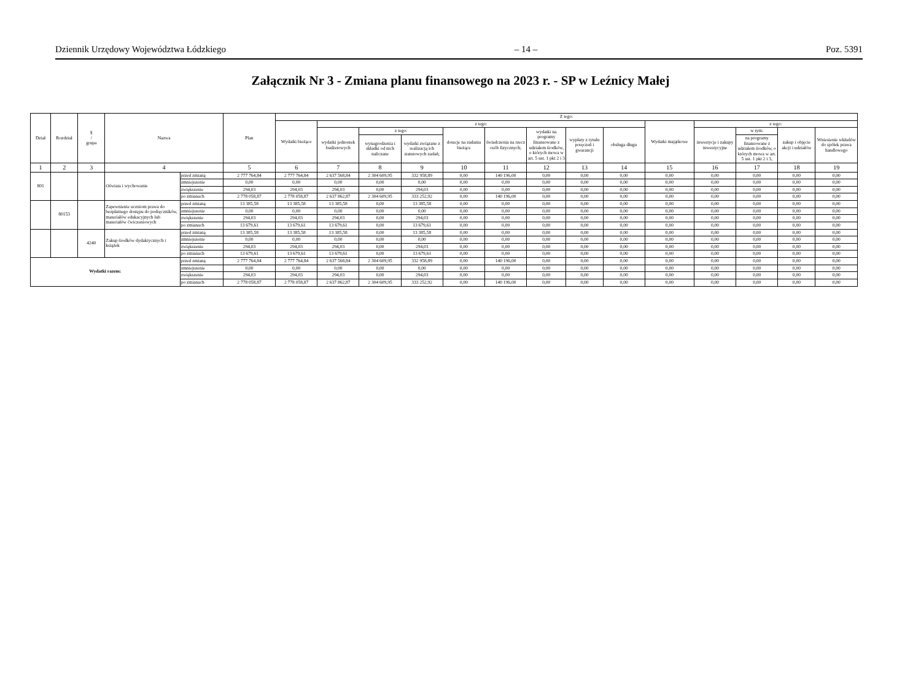Dziennik Urzędowy Województwa Łódzkiego – 14 – Poz. 5391
Załącznik Nr 3 - Zmiana planu finansowego na 2023 r. - SP w Leźnicy Małej
| Dział | Rozdział | § / grupa | Nazwa | | Plan | Z tego: | | | | | | | | | | | | | |
| --- | --- | --- | --- | --- | --- | --- | --- | --- | --- | --- | --- | --- | --- | --- | --- | --- | --- | --- | --- |
| | | | | | | Wydatki bieżące | z tego: | | | | | | | | Wydatki majątkowe | z tego: | | | |
| | | | | | | | wydatki jednostek budżetowych | z tego: | | dotacje na zadania bieżące | świadczenia na rzecz osób fizycznych; | wydatki na programy finansowane z udziałem środków, o których mowa w art. 5 ust. 1 pkt 2 i 3 | wypłaty z tytułu poręczeń i gwarancji | obsługa długu | | inwestycje i zakupy inwestycyjne | w tym: | zakup i objęcie akcji i udziałów | Wniesienie wkładów do spółek prawa handlowego |
| | | | | | | | | wynagrodzenia i składki od nich naliczane | wydatki związane z realizacją ich statutowych zadań; | | | | | | | | na programy finansowane z udziałem środków, o których mowa w art. 5 ust. 1 pkt 2 i 3, | | |
| 1 | 2 | 3 | 4 | | 5 | 6 | 7 | 8 | 9 | 10 | 11 | 12 | 13 | 14 | 15 | 16 | 17 | 18 | 19 |
| 801 | | | Oświata i wychowanie | przed zmianą | 2 777 764,84 | 2 777 764,84 | 2 637 568,84 | 2 304 609,95 | 332 958,89 | 0,00 | 140 196,00 | 0,00 | 0,00 | 0,00 | 0,00 | 0,00 | 0,00 | 0,00 | 0,00 |
| | | | | zmniejszenie | 0,00 | 0,00 | 0,00 | 0,00 | 0,00 | 0,00 | 0,00 | 0,00 | 0,00 | 0,00 | 0,00 | 0,00 | 0,00 | 0,00 | 0,00 |
| | | | | zwiększenie | 294,03 | 294,03 | 294,03 | 0,00 | 294,03 | 0,00 | 0,00 | 0,00 | 0,00 | 0,00 | 0,00 | 0,00 | 0,00 | 0,00 | 0,00 |
| | | | | po zmianach | 2 778 058,87 | 2 778 058,87 | 2 637 862,87 | 2 304 609,95 | 333 252,92 | 0,00 | 140 196,00 | 0,00 | 0,00 | 0,00 | 0,00 | 0,00 | 0,00 | 0,00 | 0,00 |
| | 80153 | | Zapewnienie uczniom prawa do bezpłatnego dostępu do podręczników, materiałów edukacyjnych lub materiałów ćwiczeniowych | przed zmianą | 13 385,58 | 13 385,58 | 13 385,58 | 0,00 | 13 385,58 | 0,00 | 0,00 | 0,00 | 0,00 | 0,00 | 0,00 | 0,00 | 0,00 | 0,00 | 0,00 |
| | | | | zmniejszenie | 0,00 | 0,00 | 0,00 | 0,00 | 0,00 | 0,00 | 0,00 | 0,00 | 0,00 | 0,00 | 0,00 | 0,00 | 0,00 | 0,00 | 0,00 |
| | | | | zwiększenie | 294,03 | 294,03 | 294,03 | 0,00 | 294,03 | 0,00 | 0,00 | 0,00 | 0,00 | 0,00 | 0,00 | 0,00 | 0,00 | 0,00 | 0,00 |
| | | | | po zmianach | 13 679,61 | 13 679,61 | 13 679,61 | 0,00 | 13 679,61 | 0,00 | 0,00 | 0,00 | 0,00 | 0,00 | 0,00 | 0,00 | 0,00 | 0,00 | 0,00 |
| | | 4240 | Zakup środków dydaktycznych i książek | przed zmianą | 13 385,58 | 13 385,58 | 13 385,58 | 0,00 | 13 385,58 | 0,00 | 0,00 | 0,00 | 0,00 | 0,00 | 0,00 | 0,00 | 0,00 | 0,00 | 0,00 |
| | | | | zmniejszenie | 0,00 | 0,00 | 0,00 | 0,00 | 0,00 | 0,00 | 0,00 | 0,00 | 0,00 | 0,00 | 0,00 | 0,00 | 0,00 | 0,00 | 0,00 |
| | | | | zwiększenie | 294,03 | 294,03 | 294,03 | 0,00 | 294,03 | 0,00 | 0,00 | 0,00 | 0,00 | 0,00 | 0,00 | 0,00 | 0,00 | 0,00 | 0,00 |
| | | | | po zmianach | 13 679,61 | 13 679,61 | 13 679,61 | 0,00 | 13 679,61 | 0,00 | 0,00 | 0,00 | 0,00 | 0,00 | 0,00 | 0,00 | 0,00 | 0,00 | 0,00 |
| Wydatki razem: | | | | przed zmianą | 2 777 764,84 | 2 777 764,84 | 2 637 568,84 | 2 304 609,95 | 332 958,89 | 0,00 | 140 196,00 | 0,00 | 0,00 | 0,00 | 0,00 | 0,00 | 0,00 | 0,00 | 0,00 |
| | | | | zmniejszenie | 0,00 | 0,00 | 0,00 | 0,00 | 0,00 | 0,00 | 0,00 | 0,00 | 0,00 | 0,00 | 0,00 | 0,00 | 0,00 | 0,00 | 0,00 |
| | | | | zwiększenie | 294,03 | 294,03 | 294,03 | 0,00 | 294,03 | 0,00 | 0,00 | 0,00 | 0,00 | 0,00 | 0,00 | 0,00 | 0,00 | 0,00 | 0,00 |
| | | | | po zmianach | 2 778 058,87 | 2 778 058,87 | 2 637 862,87 | 2 304 609,95 | 333 252,92 | 0,00 | 140 196,00 | 0,00 | 0,00 | 0,00 | 0,00 | 0,00 | 0,00 | 0,00 | 0,00 |